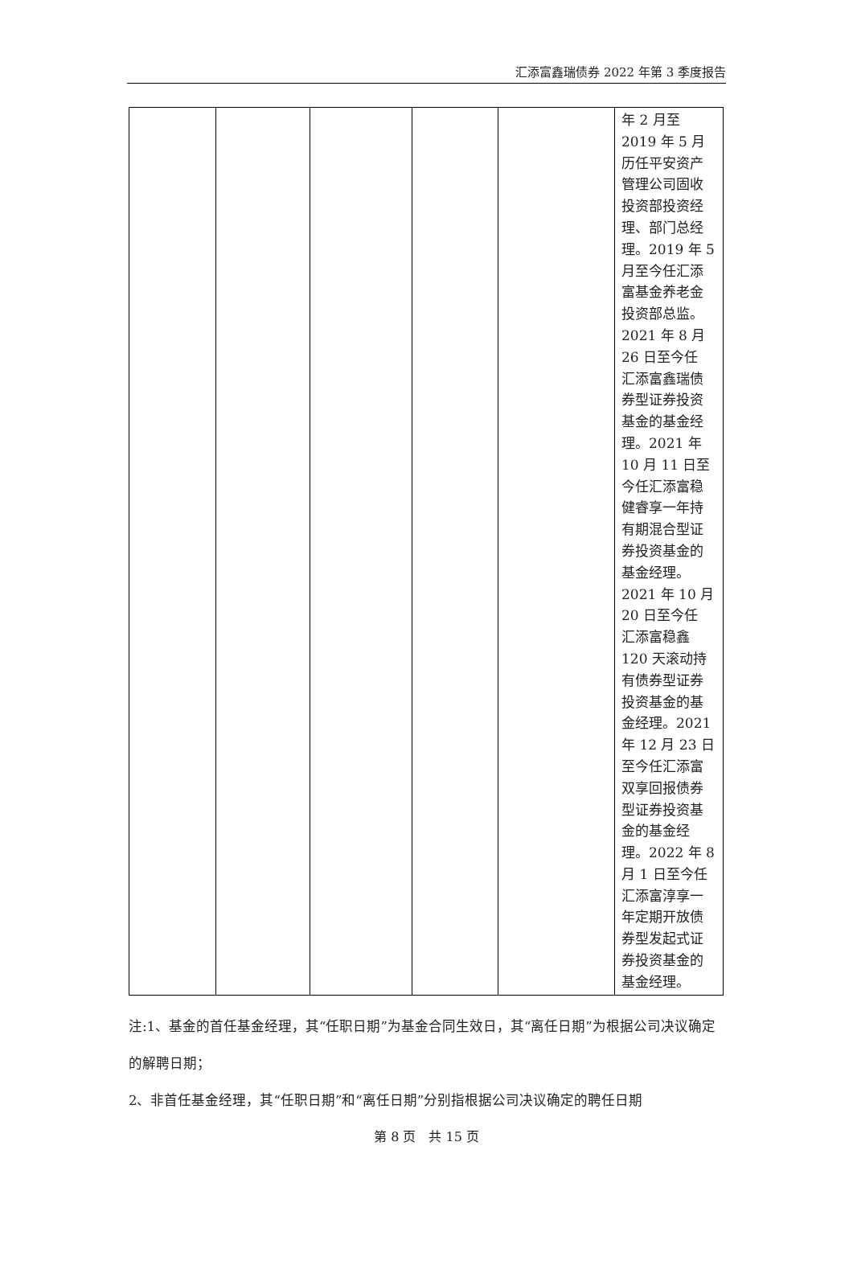汇添富鑫瑞债券 2022 年第 3 季度报告
| | | | | | 年 2 月至 2019 年 5 月 历任平安资产 管理公司固收 投资部投资经 理、部门总经 理。2019 年 5 月至今任汇添 富基金养老金 投资部总监。 2021 年 8 月 26 日至今任 汇添富鑫瑞债 券型证券投资 基金的基金经 理。2021 年 10 月 11 日至 今任汇添富稳 健睿享一年持 有期混合型证 券投资基金的 基金经理。 2021 年 10 月 20 日至今任 汇添富稳鑫 120 天滚动持 有债券型证券 投资基金的基 金经理。2021 年 12 月 23 日 至今任汇添富 双享回报债券 型证券投资基 金的基金经 理。2022 年 8 月 1 日至今任 汇添富淳享一 年定期开放债 券型发起式证 券投资基金的 基金经理。 |
注:1、基金的首任基金经理，其“任职日期”为基金合同生效日，其“离任日期”为根据公司决议确定的解聘日期；
2、非首任基金经理，其“任职日期”和“离任日期”分别指根据公司决议确定的聘任日期
第 8 页　共 15 页